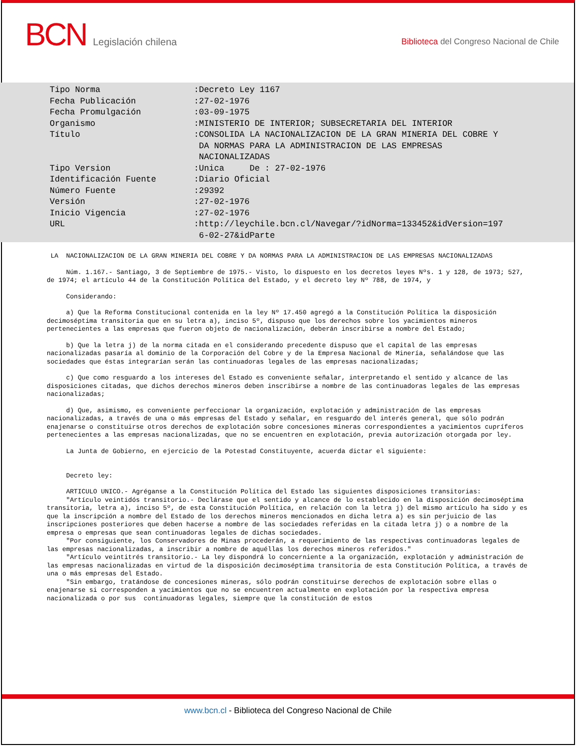BCN Legislación chilena
Biblioteca del Congreso Nacional de Chile
| Tipo Norma | :Decreto Ley 1167 |
| Fecha Publicación | :27-02-1976 |
| Fecha Promulgación | :03-09-1975 |
| Organismo | :MINISTERIO DE INTERIOR; SUBSECRETARIA DEL INTERIOR |
| Título | :CONSOLIDA LA NACIONALIZACION DE LA GRAN MINERIA DEL COBRE Y DA NORMAS PARA LA ADMINISTRACION DE LAS EMPRESAS NACIONALIZADAS |
| Tipo Version | :Unica De : 27-02-1976 |
| Identificación Fuente | :Diario Oficial |
| Número Fuente | :29392 |
| Versión | :27-02-1976 |
| Inicio Vigencia | :27-02-1976 |
| URL | :http://leychile.bcn.cl/Navegar/?idNorma=133452&idVersion=197 6-02-27&idParte |
LA NACIONALIZACION DE LA GRAN MINERIA DEL COBRE Y DA NORMAS PARA LA ADMINISTRACION DE LAS EMPRESAS NACIONALIZADAS
Núm. 1.167.- Santiago, 3 de Septiembre de 1975.- Visto, lo dispuesto en los decretos leyes Nºs. 1 y 128, de 1973; 527, de 1974; el artículo 44 de la Constitución Política del Estado, y el decreto ley Nº 788, de 1974, y
Considerando:
a) Que la Reforma Constitucional contenida en la ley Nº 17.450 agregó a la Constitución Política la disposición decimoséptima transitoria que en su letra a), inciso 5º, dispuso que los derechos sobre los yacimientos mineros pertenecientes a las empresas que fueron objeto de nacionalización, deberán inscribirse a nombre del Estado;
b) Que la letra j) de la norma citada en el considerando precedente dispuso que el capital de las empresas nacionalizadas pasaría al dominio de la Corporación del Cobre y de la Empresa Nacional de Minería, señalándose que las sociedades que éstas integrarían serán las continuadoras legales de las empresas nacionalizadas;
c) Que como resguardo a los intereses del Estado es conveniente señalar, interpretando el sentido y alcance de las disposiciones citadas, que dichos derechos mineros deben inscribirse a nombre de las continuadoras legales de las empresas nacionalizadas;
d) Que, asimismo, es conveniente perfeccionar la organización, explotación y administración de las empresas nacionalizadas, a través de una o más empresas del Estado y señalar, en resguardo del interés general, que sólo podrán enajenarse o constituirse otros derechos de explotación sobre concesiones mineras correspondientes a yacimientos cupríferos pertenecientes a las empresas nacionalizadas, que no se encuentren en explotación, previa autorización otorgada por ley.
La Junta de Gobierno, en ejercicio de la Potestad Constituyente, acuerda dictar el siguiente:
Decreto ley:
ARTICULO UNICO.- Agréganse a la Constitución Política del Estado las siguientes disposiciones transitorias: "Artículo veintidós transitorio.- Declárase que el sentido y alcance de lo establecido en la disposición decimoséptima transitoria, letra a), inciso 5º, de esta Constitución Política, en relación con la letra j) del mismo artículo ha sido y es que la inscripción a nombre del Estado de los derechos mineros mencionados en dicha letra a) es sin perjuicio de las inscripciones posteriores que deben hacerse a nombre de las sociedades referidas en la citada letra j) o a nombre de la empresa o empresas que sean continuadoras legales de dichas sociedades. "Por consiguiente, los Conservadores de Minas procederán, a requerimiento de las respectivas continuadoras legales de las empresas nacionalizadas, a inscribir a nombre de aquéllas los derechos mineros referidos." "Artículo veintitrés transitorio.- La ley dispondrá lo concerniente a la organización, explotación y administración de las empresas nacionalizadas en virtud de la disposición decimoséptima transitoria de esta Constitución Política, a través de una o más empresas del Estado. "Sin embargo, tratándose de concesiones mineras, sólo podrán constituirse derechos de explotación sobre ellas o enajenarse si corresponden a yacimientos que no se encuentren actualmente en explotación por la respectiva empresa nacionalizada o por sus continuadoras legales, siempre que la constitución de estos
www.bcn.cl - Biblioteca del Congreso Nacional de Chile